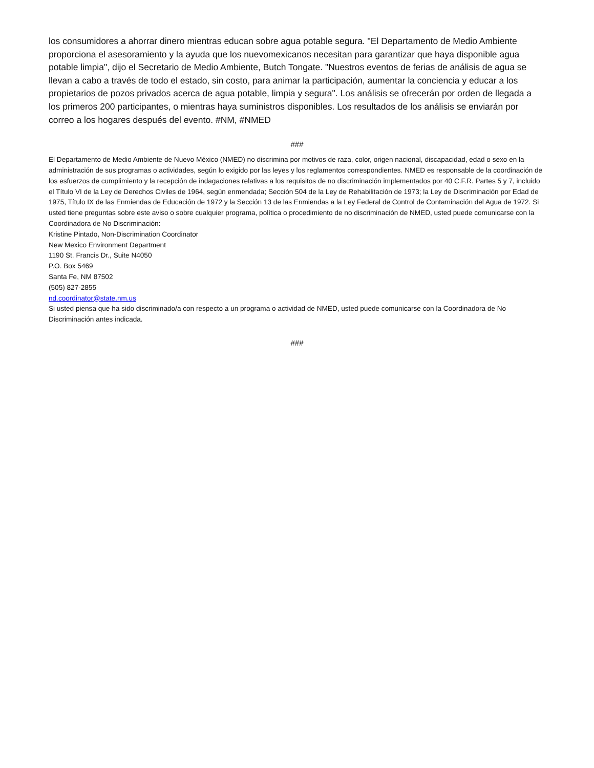los consumidores a ahorrar dinero mientras educan sobre agua potable segura. "El Departamento de Medio Ambiente proporciona el asesoramiento y la ayuda que los nuevomexicanos necesitan para garantizar que haya disponible agua potable limpia", dijo el Secretario de Medio Ambiente, Butch Tongate. "Nuestros eventos de ferias de análisis de agua se llevan a cabo a través de todo el estado, sin costo, para animar la participación, aumentar la conciencia y educar a los propietarios de pozos privados acerca de agua potable, limpia y segura". Los análisis se ofrecerán por orden de llegada a los primeros 200 participantes, o mientras haya suministros disponibles. Los resultados de los análisis se enviarán por correo a los hogares después del evento. #NM, #NMED
###
El Departamento de Medio Ambiente de Nuevo México (NMED) no discrimina por motivos de raza, color, origen nacional, discapacidad, edad o sexo en la administración de sus programas o actividades, según lo exigido por las leyes y los reglamentos correspondientes. NMED es responsable de la coordinación de los esfuerzos de cumplimiento y la recepción de indagaciones relativas a los requisitos de no discriminación implementados por 40 C.F.R. Partes 5 y 7, incluido el Título VI de la Ley de Derechos Civiles de 1964, según enmendada; Sección 504 de la Ley de Rehabilitación de 1973; la Ley de Discriminación por Edad de 1975, Título IX de las Enmiendas de Educación de 1972 y la Sección 13 de las Enmiendas a la Ley Federal de Control de Contaminación del Agua de 1972. Si usted tiene preguntas sobre este aviso o sobre cualquier programa, política o procedimiento de no discriminación de NMED, usted puede comunicarse con la Coordinadora de No Discriminación:
Kristine Pintado, Non-Discrimination Coordinator
New Mexico Environment Department
1190 St. Francis Dr., Suite N4050
P.O. Box 5469
Santa Fe, NM 87502
(505) 827-2855
nd.coordinator@state.nm.us
Si usted piensa que ha sido discriminado/a con respecto a un programa o actividad de NMED, usted puede comunicarse con la Coordinadora de No Discriminación antes indicada.
###